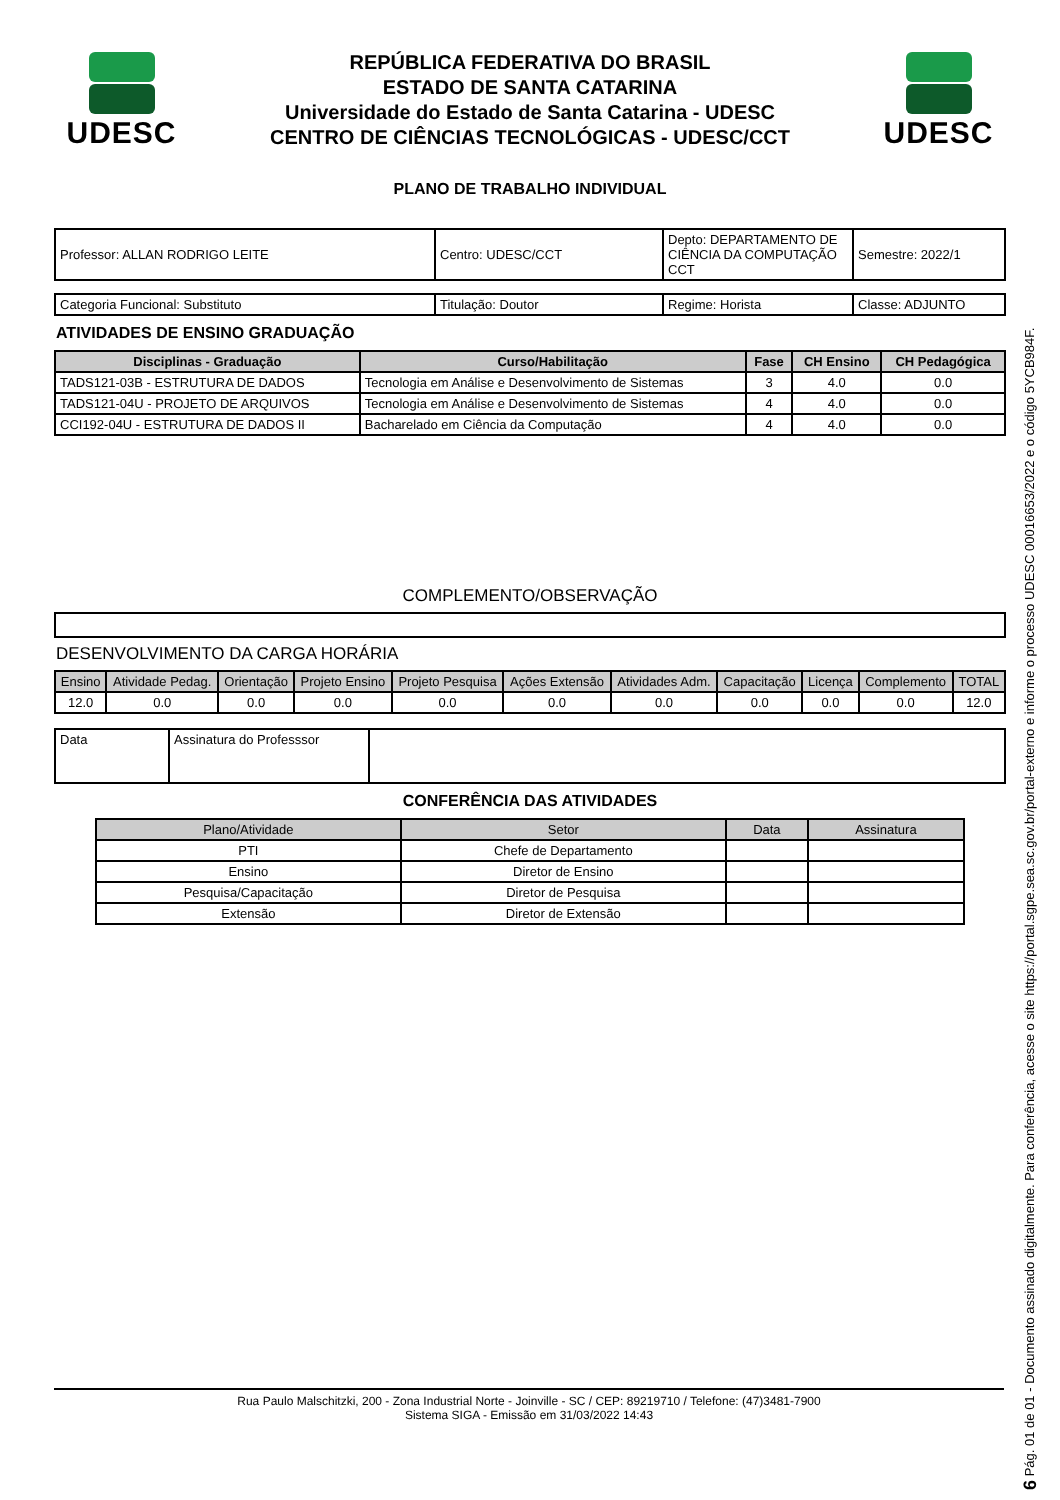UDESC
REPÚBLICA FEDERATIVA DO BRASIL
ESTADO DE SANTA CATARINA
Universidade do Estado de Santa Catarina - UDESC
CENTRO DE CIÊNCIAS TECNOLÓGICAS - UDESC/CCT
UDESC
PLANO DE TRABALHO INDIVIDUAL
| Professor: ALLAN RODRIGO LEITE | Centro: UDESC/CCT | Depto: DEPARTAMENTO DE CIÊNCIA DA COMPUTAÇÃO CCT | Semestre: 2022/1 |
| Categoria Funcional: Substituto | Titulação: Doutor | Regime: Horista | Classe: ADJUNTO |
ATIVIDADES DE ENSINO GRADUAÇÃO
| Disciplinas - Graduação | Curso/Habilitação | Fase | CH Ensino | CH Pedagógica |
| --- | --- | --- | --- | --- |
| TADS121-03B - ESTRUTURA DE DADOS | Tecnologia em Análise e Desenvolvimento de Sistemas | 3 | 4.0 | 0.0 |
| TADS121-04U - PROJETO DE ARQUIVOS | Tecnologia em Análise e Desenvolvimento de Sistemas | 4 | 4.0 | 0.0 |
| CCI192-04U - ESTRUTURA DE DADOS II | Bacharelado em Ciência da Computação | 4 | 4.0 | 0.0 |
COMPLEMENTO/OBSERVAÇÃO
DESENVOLVIMENTO DA CARGA HORÁRIA
| Ensino | Atividade Pedag. | Orientação | Projeto Ensino | Projeto Pesquisa | Ações Extensão | Atividades Adm. | Capacitação | Licença | Complemento | TOTAL |
| 12.0 | 0.0 | 0.0 | 0.0 | 0.0 | 0.0 | 0.0 | 0.0 | 0.0 | 0.0 | 12.0 |
| Data | Assinatura do Professsor | |
CONFERÊNCIA DAS ATIVIDADES
| Plano/Atividade | Setor | Data | Assinatura |
| PTI | Chefe de Departamento | | |
| Ensino | Diretor de Ensino | | |
| Pesquisa/Capacitação | Diretor de Pesquisa | | |
| Extensão | Diretor de Extensão | | |
Rua Paulo Malschitzki, 200 - Zona Industrial Norte - Joinville - SC / CEP: 89219710 / Telefone: (47)3481-7900
Sistema SIGA - Emissão em 31/03/2022 14:43
6 Pág. 01 de 01 - Documento assinado digitalmente. Para conferência, acesse o site https://portal.sgpe.sea.sc.gov.br/portal-externo e informe o processo UDESC 00016653/2022 e o código 5YCB984F.